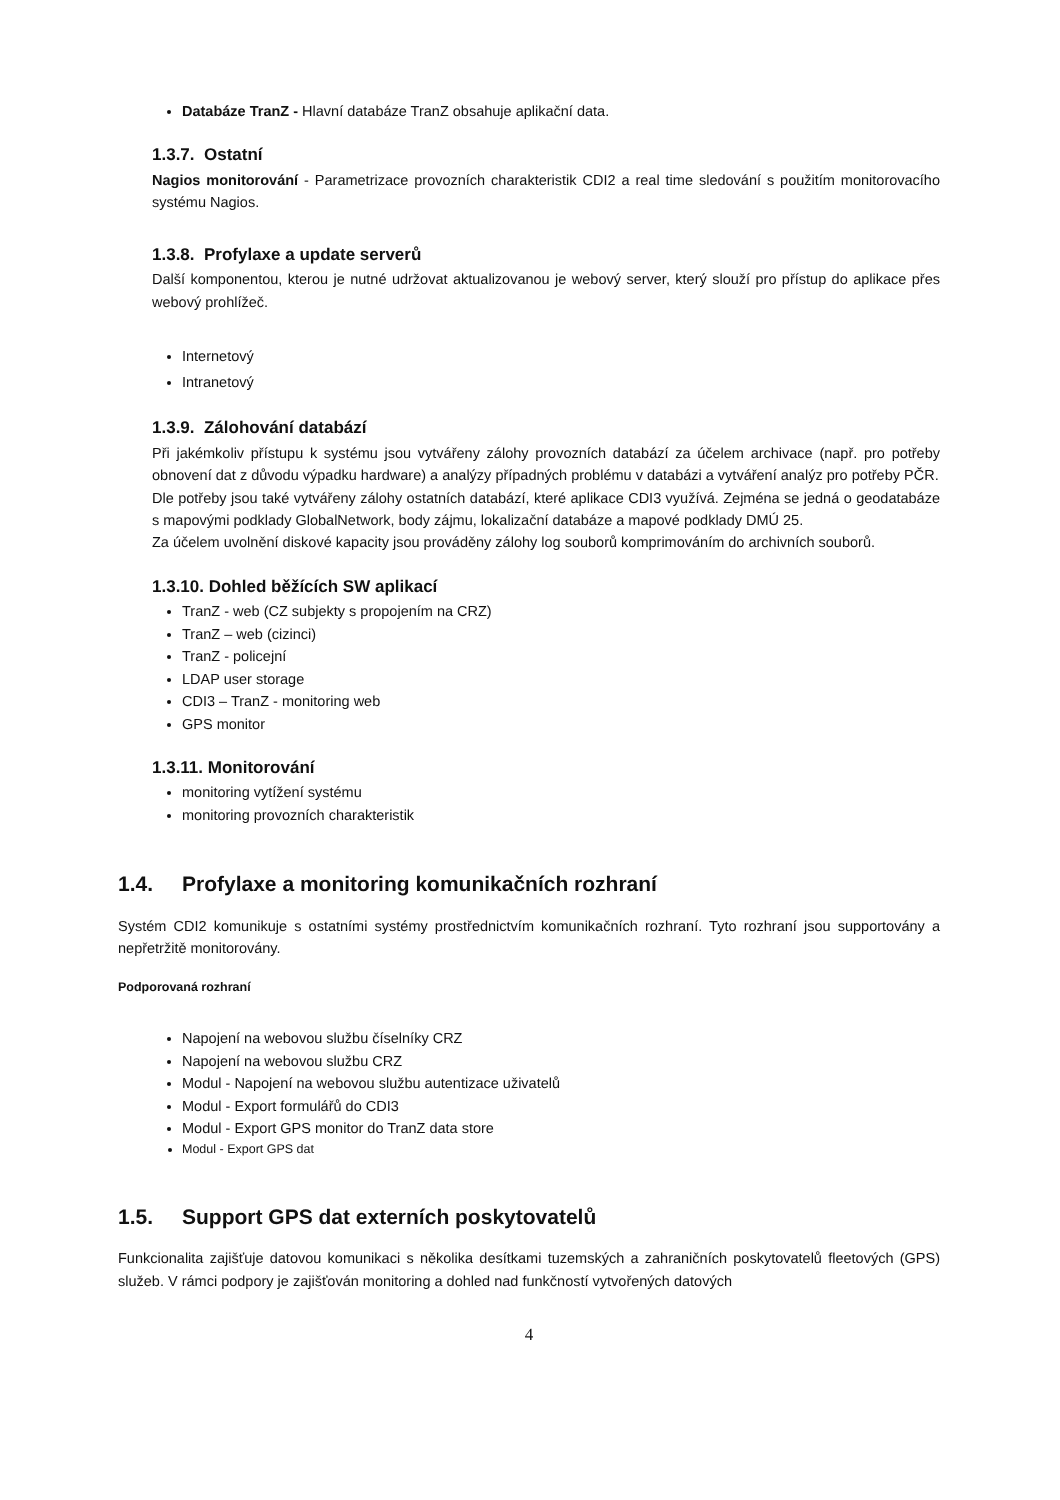Databáze TranZ - Hlavní databáze TranZ obsahuje aplikační data.
1.3.7. Ostatní
Nagios monitorování - Parametrizace provozních charakteristik CDI2 a real time sledování s použitím monitorovacího systému Nagios.
1.3.8. Profylaxe a update serverů
Další komponentou, kterou je nutné udržovat aktualizovanou je webový server, který slouží pro přístup do aplikace přes webový prohlížeč.
Internetový
Intranetový
1.3.9. Zálohování databází
Při jakémkoliv přístupu k systému jsou vytvářeny zálohy provozních databází za účelem archivace (např. pro potřeby obnovení dat z důvodu výpadku hardware) a analýzy případných problému v databázi a vytváření analýz pro potřeby PČR.
Dle potřeby jsou také vytvářeny zálohy ostatních databází, které aplikace CDI3 využívá. Zejména se jedná o geodatabáze s mapovými podklady GlobalNetwork, body zájmu, lokalizační databáze a mapové podklady DMÚ 25.
Za účelem uvolnění diskové kapacity jsou prováděny zálohy log souborů komprimováním do archivních souborů.
1.3.10. Dohled běžících SW aplikací
TranZ - web (CZ subjekty s propojením na CRZ)
TranZ – web (cizinci)
TranZ - policejní
LDAP user storage
CDI3 – TranZ - monitoring web
GPS monitor
1.3.11. Monitorování
monitoring vytížení systému
monitoring provozních charakteristik
1.4. Profylaxe a monitoring komunikačních rozhraní
Systém CDI2 komunikuje s ostatními systémy prostřednictvím komunikačních rozhraní. Tyto rozhraní jsou supportovány a nepřetržitě monitorovány.
Podporovaná rozhraní
Napojení na webovou službu číselníky CRZ
Napojení na webovou službu CRZ
Modul - Napojení na webovou službu autentizace uživatelů
Modul - Export formulářů do CDI3
Modul - Export GPS monitor do TranZ data store
Modul - Export GPS dat
1.5. Support GPS dat externích poskytovatelů
Funkcionalita zajišťuje datovou komunikaci s několika desítkami tuzemských a zahraničních poskytovatelů fleetových (GPS) služeb. V rámci podpory je zajišťován monitoring a dohled nad funkčností vytvořených datových
4